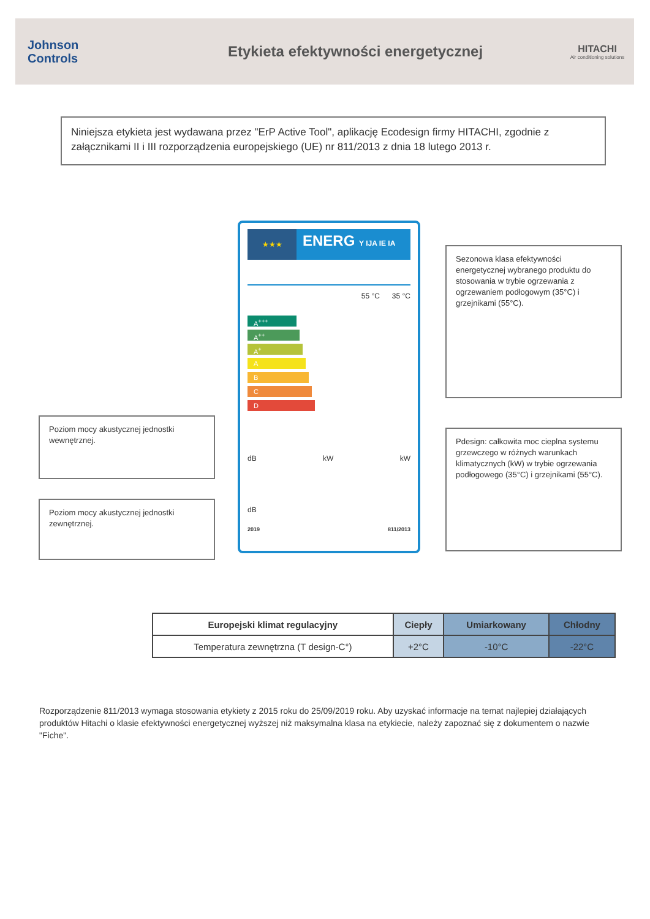Johnson
Controls
Etykieta efektywności energetycznej
HITACHI
Air conditioning solutions
Niniejsza etykieta jest wydawana przez "ErP Active Tool", aplikację Ecodesign firmy HITACHI, zgodnie z załącznikami II i III rozporządzenia europejskiego (UE) nr 811/2013 z dnia 18 lutego 2013 r.
Sezonowa klasa efektywności energetycznej wybranego produktu do stosowania w trybie ogrzewania z ogrzewaniem podłogowym (35°C) i grzejnikami (55°C).
Poziom mocy akustycznej jednostki wewnętrznej.
Pdesign: całkowita moc cieplna systemu grzewczego w różnych warunkach klimatycznych (kW) w trybie ogrzewania podłogowego (35°C) i grzejnikami (55°C).
Poziom mocy akustycznej jednostki zewnętrznej.
★★★
ENERG Y IJA IE IA
55 °C 35 °C
A<sup>+++</sup>
A<sup>++</sup>
A<sup>+</sup>
A
B
C
D
dB kW kW
dB
2019 811/2013
| Europejski klimat regulacyjny | Ciepły | Umiarkowany | Chłodny |
| --- | --- | --- | --- |
| Temperatura zewnętrzna (T design-C°) | +2°C | -10°C | -22°C |
Rozporządzenie 811/2013 wymaga stosowania etykiety z 2015 roku do 25/09/2019 roku. Aby uzyskać informacje na temat najlepiej działających produktów Hitachi o klasie efektywności energetycznej wyższej niż maksymalna klasa na etykiecie, należy zapoznać się z dokumentem o nazwie "Fiche".